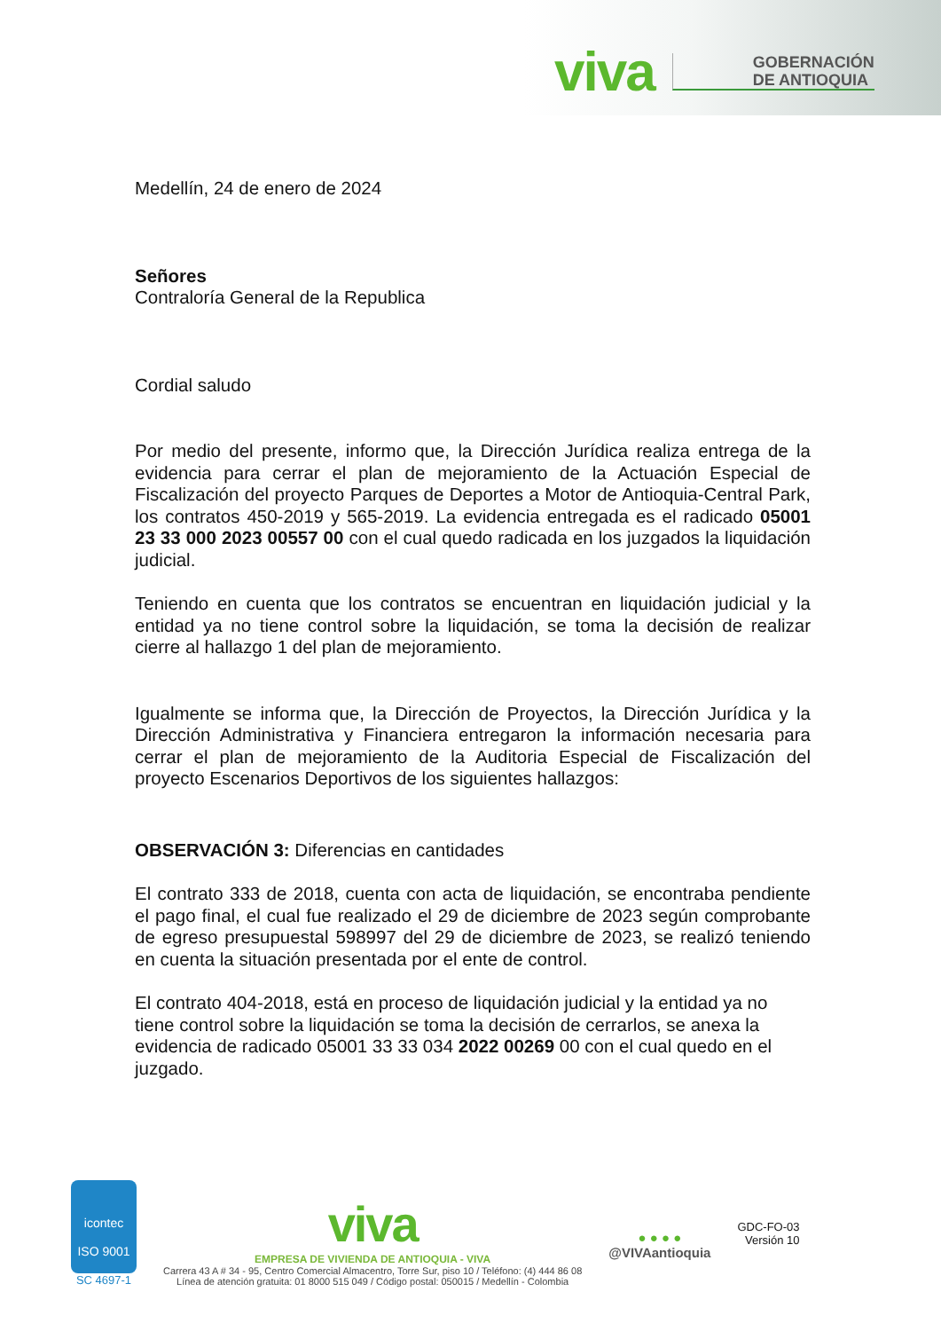viva
GOBERNACIÓN
DE ANTIOQUIA
Medellín, 24 de enero de 2024
Señores
Contraloría General de la Republica
Cordial saludo
Por medio del presente, informo que, la Dirección Jurídica realiza entrega de la evidencia para cerrar el plan de mejoramiento de la Actuación Especial de Fiscalización del proyecto Parques de Deportes a Motor de Antioquia-Central Park, los contratos 450-2019 y 565-2019. La evidencia entregada es el radicado 05001 23 33 000 2023 00557 00 con el cual quedo radicada en los juzgados la liquidación judicial.
Teniendo en cuenta que los contratos se encuentran en liquidación judicial y la entidad ya no tiene control sobre la liquidación, se toma la decisión de realizar cierre al hallazgo 1 del plan de mejoramiento.
Igualmente se informa que, la Dirección de Proyectos, la Dirección Jurídica y la Dirección Administrativa y Financiera entregaron la información necesaria para cerrar el plan de mejoramiento de la Auditoria Especial de Fiscalización del proyecto Escenarios Deportivos de los siguientes hallazgos:
OBSERVACIÓN 3: Diferencias en cantidades
El contrato 333 de 2018, cuenta con acta de liquidación, se encontraba pendiente el pago final, el cual fue realizado el 29 de diciembre de 2023 según comprobante de egreso presupuestal 598997 del 29 de diciembre de 2023, se realizó teniendo en cuenta la situación presentada por el ente de control.
El contrato 404-2018, está en proceso de liquidación judicial y la entidad ya no tiene control sobre la liquidación se toma la decisión de cerrarlos, se anexa la evidencia de radicado 05001 33 33 034 2022 00269 00 con el cual quedo en el juzgado.
icontec
ISO 9001
SC 4697-1
viva
EMPRESA DE VIVIENDA DE ANTIOQUIA - VIVA
Carrera 43 A # 34 - 95, Centro Comercial Almacentro, Torre Sur, piso 10 / Teléfono: (4) 444 86 08
Línea de atención gratuita: 01 8000 515 049 / Código postal: 050015 / Medellín - Colombia
● ● ● ●
@VIVAantioquia
GDC-FO-03
Versión 10